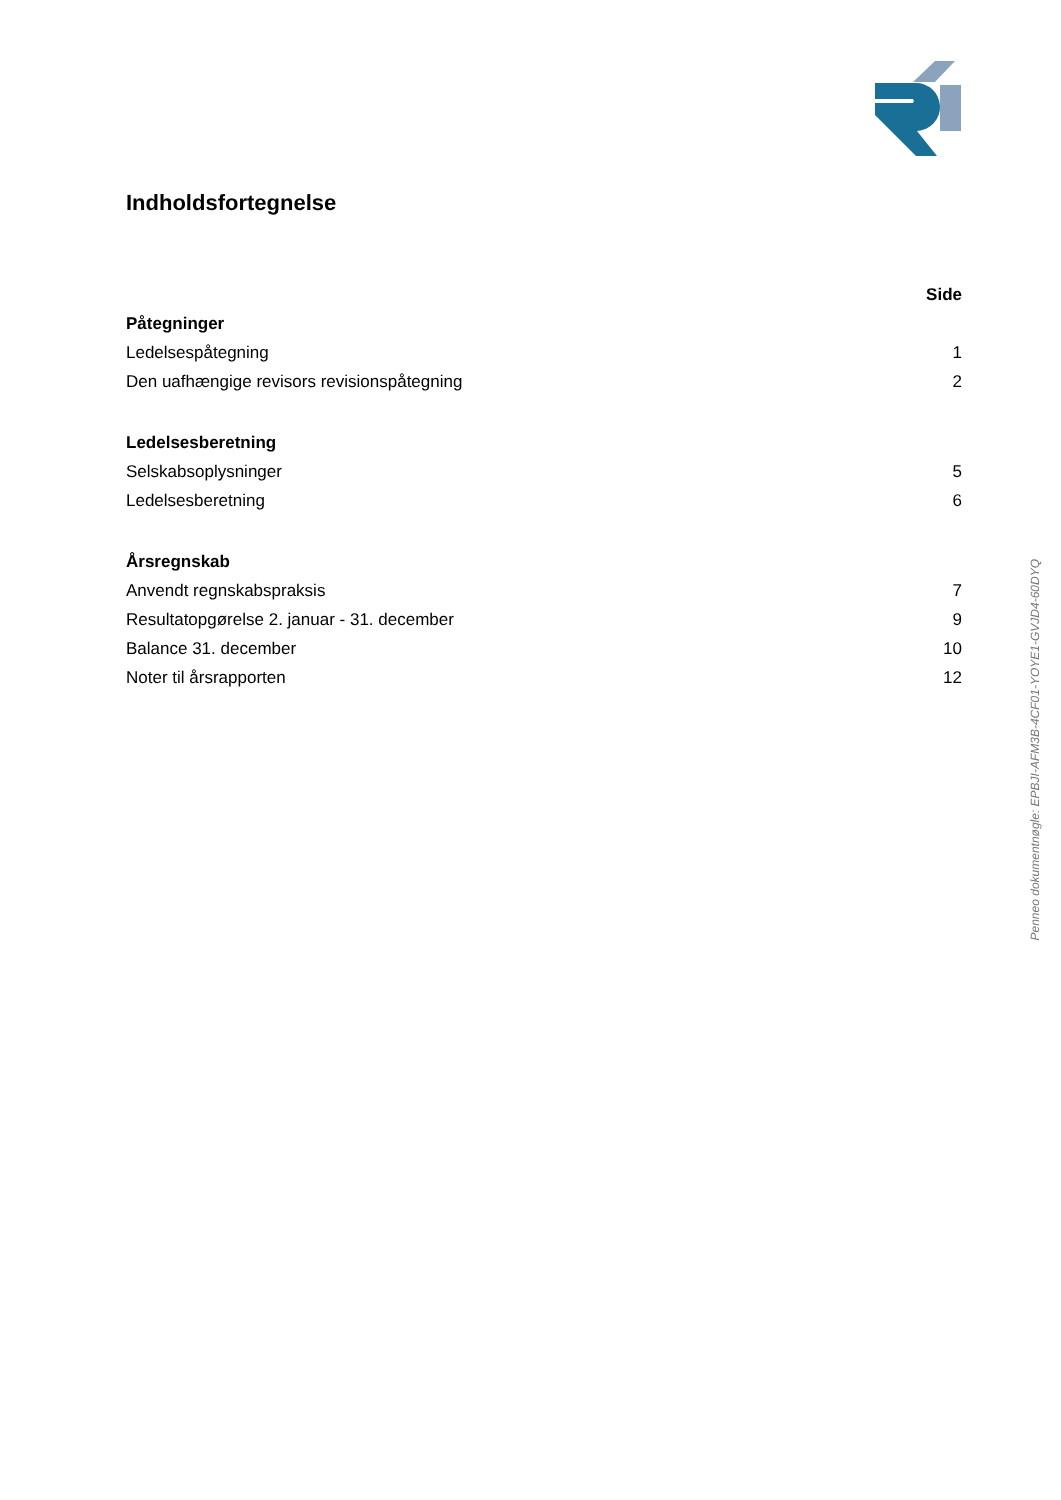Indholdsfortegnelse
| | Side |
| Påtegninger | |
| Ledelsespåtegning | 1 |
| Den uafhængige revisors revisionspåtegning | 2 |
| Ledelsesberetning | |
| Selskabsoplysninger | 5 |
| Ledelsesberetning | 6 |
| Årsregnskab | |
| Anvendt regnskabspraksis | 7 |
| Resultatopgørelse 2. januar - 31. december | 9 |
| Balance 31. december | 10 |
| Noter til årsrapporten | 12 |
Penneo dokumentnøgle: EPBJI-AFM3B-4CF01-YOYE1-GVJD4-60DYQ